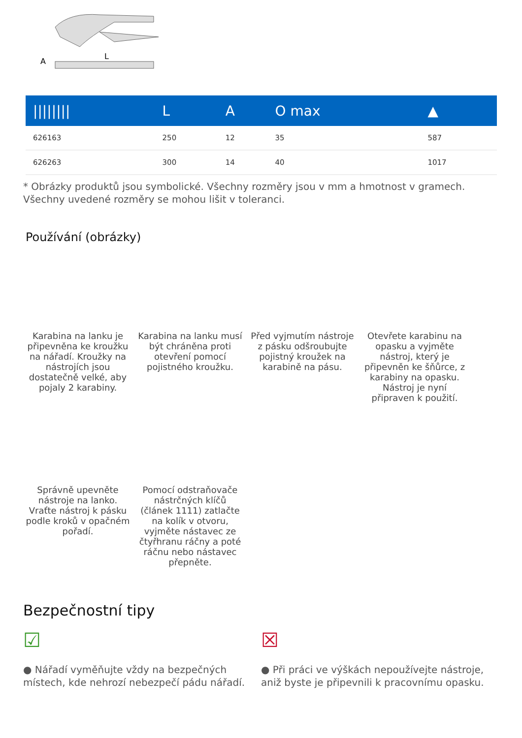A
L
| //////// | L | A | O max | ▲ |
| --- | --- | --- | --- | --- |
| 626163 | 250 | 12 | 35 | 587 |
| 626263 | 300 | 14 | 40 | 1017 |
* Obrázky produktů jsou symbolické. Všechny rozměry jsou v mm a hmotnost v gramech. Všechny uvedené rozměry se mohou lišit v toleranci.
Používání (obrázky)
Karabina na lanku je připevněna ke kroužku na nářadí. Kroužky na nástrojích jsou dostatečně velké, aby pojaly 2 karabiny.
Karabina na lanku musí být chráněna proti otevření pomocí pojistného kroužku.
Před vyjmutím nástroje z pásku odšroubujte pojistný kroužek na karabině na pásu.
Otevřete karabinu na opasku a vyjměte nástroj, který je připevněn ke šňůrce, z karabiny na opasku. Nástroj je nyní připraven k použití.
Správně upevněte nástroje na lanko. Vraťte nástroj k pásku podle kroků v opačném pořadí.
Pomocí odstraňovače nástrčných klíčů (článek 1111) zatlačte na kolík v otvoru, vyjměte nástavec ze čtyřhranu ráčny a poté ráčnu nebo nástavec přepněte.
Bezpečnostní tipy
☑
● Nářadí vyměňujte vždy na bezpečných místech, kde nehrozí nebezpečí pádu nářadí.
☒
● Při práci ve výškách nepoužívejte nástroje, aniž byste je připevnili k pracovnímu opasku.